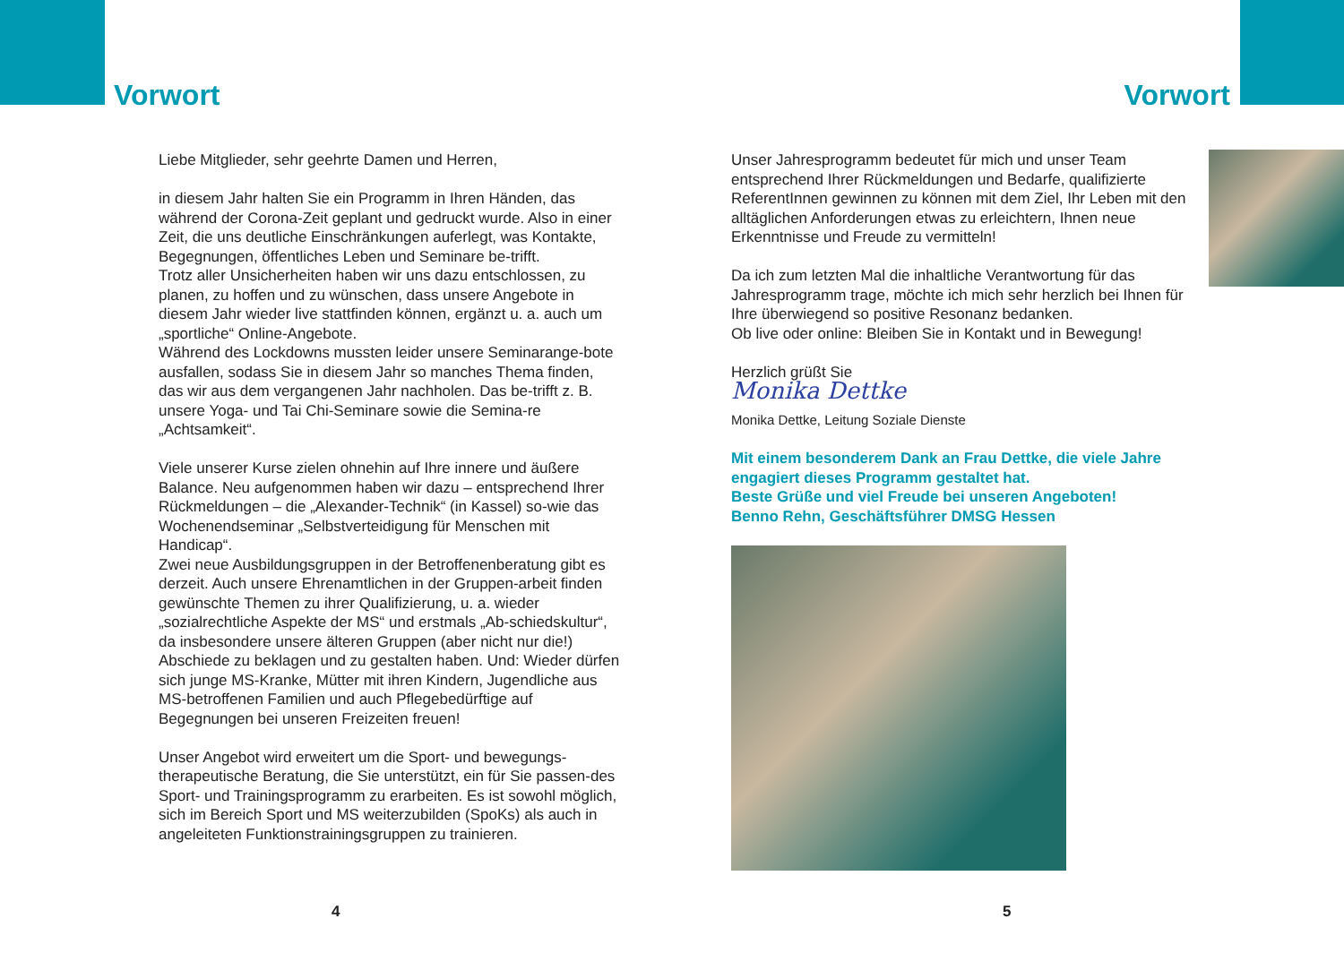Vorwort
Liebe Mitglieder, sehr geehrte Damen und Herren,
in diesem Jahr halten Sie ein Programm in Ihren Händen, das während der Corona-Zeit geplant und gedruckt wurde. Also in einer Zeit, die uns deutliche Einschränkungen auferlegt, was Kontakte, Begegnungen, öffentliches Leben und Seminare be-trifft.
Trotz aller Unsicherheiten haben wir uns dazu entschlossen, zu planen, zu hoffen und zu wünschen, dass unsere Angebote in diesem Jahr wieder live stattfinden können, ergänzt u. a. auch um „sportliche“ Online-Angebote.
Während des Lockdowns mussten leider unsere Seminarange-bote ausfallen, sodass Sie in diesem Jahr so manches Thema finden, das wir aus dem vergangenen Jahr nachholen. Das be-trifft z. B. unsere Yoga- und Tai Chi-Seminare sowie die Semina-re „Achtsamkeit“.
Viele unserer Kurse zielen ohnehin auf Ihre innere und äußere Balance. Neu aufgenommen haben wir dazu – entsprechend Ihrer Rückmeldungen – die „Alexander-Technik“ (in Kassel) so-wie das Wochenendseminar „Selbstverteidigung für Menschen mit Handicap“.
Zwei neue Ausbildungsgruppen in der Betroffenenberatung gibt es derzeit. Auch unsere Ehrenamtlichen in der Gruppen-arbeit finden gewünschte Themen zu ihrer Qualifizierung, u. a. wieder „sozialrechtliche Aspekte der MS“ und erstmals „Ab-schiedskultur“, da insbesondere unsere älteren Gruppen (aber nicht nur die!) Abschiede zu beklagen und zu gestalten haben. Und: Wieder dürfen sich junge MS-Kranke, Mütter mit ihren Kindern, Jugendliche aus MS-betroffenen Familien und auch Pflegebedürftige auf Begegnungen bei unseren Freizeiten freuen!
Unser Angebot wird erweitert um die Sport- und bewegungs-therapeutische Beratung, die Sie unterstützt, ein für Sie passen-des Sport- und Trainingsprogramm zu erarbeiten. Es ist sowohl möglich, sich im Bereich Sport und MS weiterzubilden (SpoKs) als auch in angeleiteten Funktionstrainingsgruppen zu trainieren.
4
Vorwort
Unser Jahresprogramm bedeutet für mich und unser Team entsprechend Ihrer Rückmeldungen und Bedarfe, qualifizierte ReferentInnen gewinnen zu können mit dem Ziel, Ihr Leben mit den alltäglichen Anforderungen etwas zu erleichtern, Ihnen neue Erkenntnisse und Freude zu vermitteln!
Da ich zum letzten Mal die inhaltliche Verantwortung für das Jahresprogramm trage, möchte ich mich sehr herzlich bei Ihnen für Ihre überwiegend so positive Resonanz bedanken.
Ob live oder online: Bleiben Sie in Kontakt und in Bewegung!
Herzlich grüßt Sie
Monika Dettke
Monika Dettke, Leitung Soziale Dienste
Mit einem besonderem Dank an Frau Dettke, die viele Jahre engagiert dieses Programm gestaltet hat.
Beste Grüße und viel Freude bei unseren Angeboten!
Benno Rehn, Geschäftsführer DMSG Hessen
5